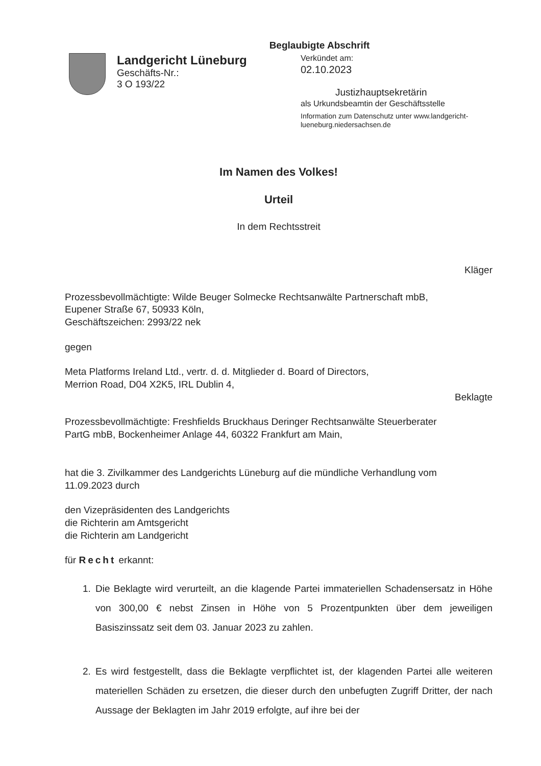Beglaubigte Abschrift
Landgericht Lüneburg
Geschäfts-Nr.:
3 O 193/22
Verkündet am:
02.10.2023
Justizhauptsekretärin
als Urkundsbeamtin der Geschäftsstelle
Information zum Datenschutz unter www.landgericht-
lueneburg.niedersachsen.de
Im Namen des Volkes!
Urteil
In dem Rechtsstreit
Kläger
Prozessbevollmächtigte: Wilde Beuger Solmecke Rechtsanwälte Partnerschaft mbB,
Eupener Straße 67, 50933 Köln,
Geschäftszeichen: 2993/22 nek
gegen
Meta Platforms Ireland Ltd., vertr. d. d. Mitglieder d. Board of Directors,
Merrion Road, D04 X2K5, IRL Dublin 4,
Beklagte
Prozessbevollmächtigte: Freshfields Bruckhaus Deringer Rechtsanwälte Steuerberater
PartG mbB, Bockenheimer Anlage 44, 60322 Frankfurt am Main,
hat die 3. Zivilkammer des Landgerichts Lüneburg auf die mündliche Verhandlung vom
11.09.2023 durch
den Vizepräsidenten des Landgerichts
die Richterin am Amtsgericht
die Richterin am Landgericht
für Recht erkannt:
1. Die Beklagte wird verurteilt, an die klagende Partei immateriellen Schadensersatz in Höhe von 300,00 € nebst Zinsen in Höhe von 5 Prozentpunkten über dem jeweiligen Basiszinssatz seit dem 03. Januar 2023 zu zahlen.
2. Es wird festgestellt, dass die Beklagte verpflichtet ist, der klagenden Partei alle weiteren materiellen Schäden zu ersetzen, die dieser durch den unbefugten Zugriff Dritter, der nach Aussage der Beklagten im Jahr 2019 erfolgte, auf ihre bei der